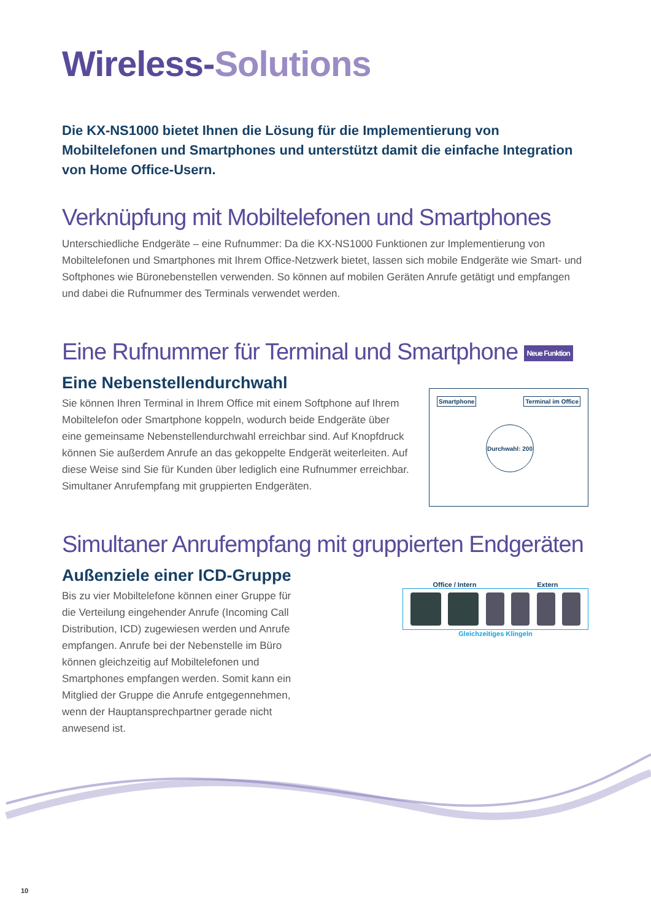Wireless-Solutions
Die KX-NS1000 bietet Ihnen die Lösung für die Implementierung von Mobiltelefonen und Smartphones und unterstützt damit die einfache Integration von Home Office-Usern.
Verknüpfung mit Mobiltelefonen und Smartphones
Unterschiedliche Endgeräte – eine Rufnummer: Da die KX-NS1000 Funktionen zur Implementierung von Mobiltelefonen und Smartphones mit Ihrem Office-Netzwerk bietet, lassen sich mobile Endgeräte wie Smart- und Softphones wie Büronebenstellen verwenden. So können auf mobilen Geräten Anrufe getätigt und empfangen und dabei die Rufnummer des Terminals verwendet werden.
Eine Rufnummer für Terminal und Smartphone Neue Funktion
Eine Nebenstellendurchwahl
Sie können Ihren Terminal in Ihrem Office mit einem Softphone auf Ihrem Mobiltelefon oder Smartphone koppeln, wodurch beide Endgeräte über eine gemeinsame Nebenstellendurchwahl erreichbar sind. Auf Knopfdruck können Sie außerdem Anrufe an das gekoppelte Endgerät weiterleiten. Auf diese Weise sind Sie für Kunden über lediglich eine Rufnummer erreichbar. Simultaner Anrufempfang mit gruppierten Endgeräten.
Smartphone Terminal im Office
Durchwahl: 200
Simultaner Anrufempfang mit gruppierten Endgeräten
Außenziele einer ICD-Gruppe
Bis zu vier Mobiltelefone können einer Gruppe für die Verteilung eingehender Anrufe (Incoming Call Distribution, ICD) zugewiesen werden und Anrufe empfangen. Anrufe bei der Nebenstelle im Büro können gleichzeitig auf Mobiltelefonen und Smartphones empfangen werden. Somit kann ein Mitglied der Gruppe die Anrufe entgegennehmen, wenn der Hauptansprechpartner gerade nicht anwesend ist.
Office / Intern Extern
Gleichzeitiges Klingeln
10